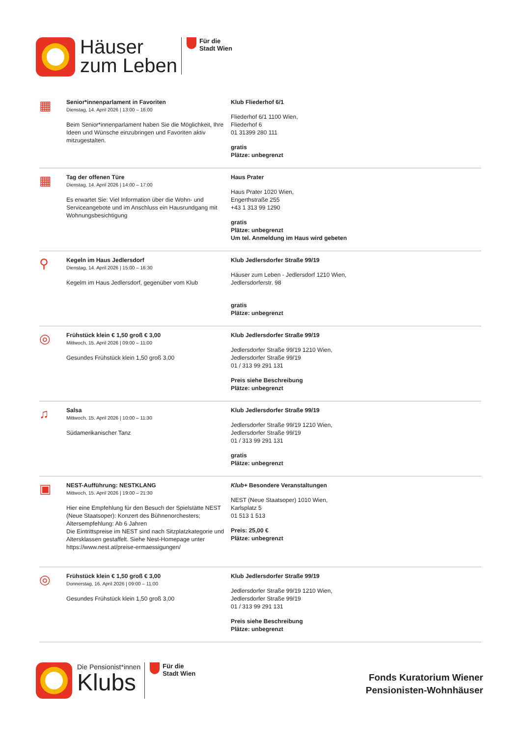Häuser
zum Leben
Für die
Stadt Wien
▦
Senior*innenparlament in Favoriten
Dienstag, 14. April 2026 | 13:00 – 16:00
Beim Senior*innenparlament haben Sie die Möglichkeit, Ihre Ideen und Wünsche einzubringen und Favoriten aktiv mitzugestalten.
Klub Fliederhof 6/1
Fliederhof 6/1 1100 Wien,
Fliederhof 6
01 31399 280 111
gratis
Plätze: unbegrenzt
▦
Tag der offenen Türe
Dienstag, 14. April 2026 | 14:00 – 17:00
Es erwartet Sie: Viel Information über die Wohn- und Serviceangebote und im Anschluss ein Hausrundgang mit Wohnungsbesichtigung
Haus Prater
Haus Prater 1020 Wien,
Engerthstraße 255
+43 1 313 99 1290
gratis
Plätze: unbegrenzt
Um tel. Anmeldung im Haus wird gebeten
⚲
Kegeln im Haus Jedlersdorf
Dienstag, 14. April 2026 | 15:00 – 16:30
Kegelm im Haus Jedlersdorf, gegenüber vom Klub
Klub Jedlersdorfer Straße 99/19
Häuser zum Leben - Jedlersdorf 1210 Wien,
Jedlersdorferstr. 98
gratis
Plätze: unbegrenzt
◎
Frühstück klein € 1,50 groß € 3,00
Mittwoch, 15. April 2026 | 09:00 – 11:00
Gesundes Frühstück klein 1,50 groß 3,00
Klub Jedlersdorfer Straße 99/19
Jedlersdorfer Straße 99/19 1210 Wien,
Jedlersdorfer Straße 99/19
01 / 313 99 291 131
Preis siehe Beschreibung
Plätze: unbegrenzt
♫
Salsa
Mittwoch, 15. April 2026 | 10:00 – 11:30
Südamerikanischer Tanz
Klub Jedlersdorfer Straße 99/19
Jedlersdorfer Straße 99/19 1210 Wien,
Jedlersdorfer Straße 99/19
01 / 313 99 291 131
gratis
Plätze: unbegrenzt
▣
NEST-Aufführung: NESTKLANG
Mittwoch, 15. April 2026 | 19:00 – 21:30
Hier eine Empfehlung für den Besuch der Spielstätte NEST (Neue Staatsoper): Konzert des Bühnenorchesters; Altersempfehlung: Ab 6 Jahren
Die Eintrittspreise im NEST sind nach Sitzplatzkategorie und Altersklassen gestaffelt. Siehe Nest-Homepage unter https://www.nest.at/preise-ermaessigungen/
Klub+ Besondere Veranstaltungen
NEST (Neue Staatsoper) 1010 Wien,
Karlsplatz 5
01 513 1 513
Preis: 25,00 €
Plätze: unbegrenzt
◎
Frühstück klein € 1,50 groß € 3,00
Donnerstag, 16. April 2026 | 09:00 – 11:00
Gesundes Frühstück klein 1,50 groß 3,00
Klub Jedlersdorfer Straße 99/19
Jedlersdorfer Straße 99/19 1210 Wien,
Jedlersdorfer Straße 99/19
01 / 313 99 291 131
Preis siehe Beschreibung
Plätze: unbegrenzt
Die Pensionist*innen
Klubs
Für die
Stadt Wien
Fonds Kuratorium Wiener
Pensionisten-Wohnhäuser